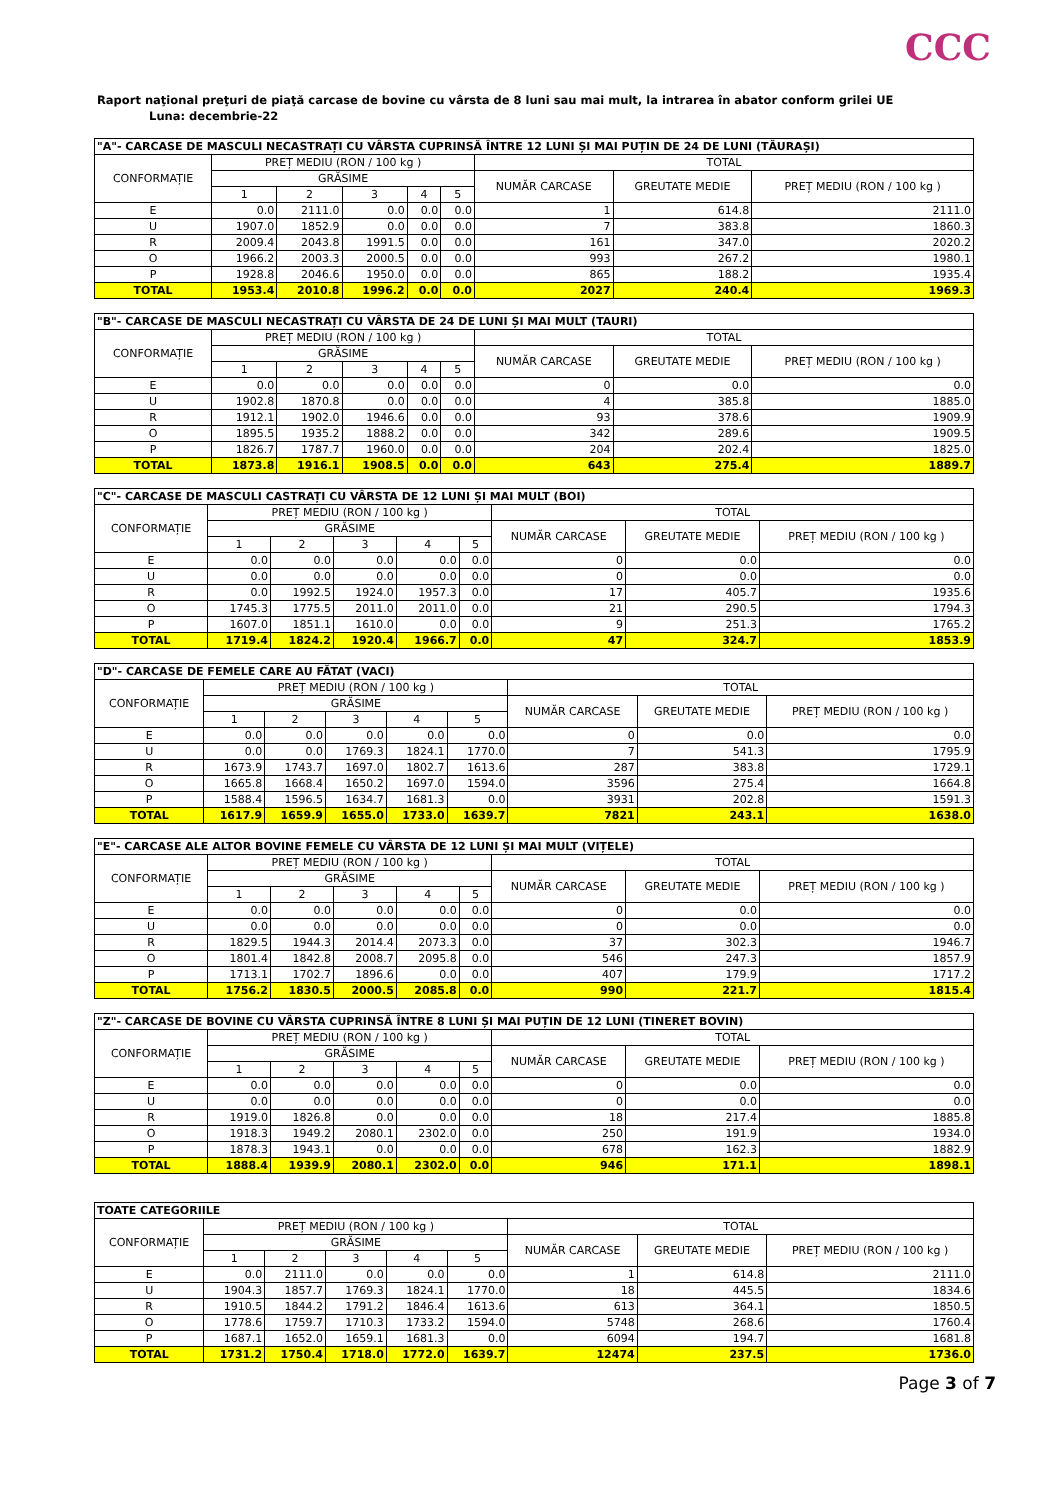CCC
Raport naţional preţuri de piaţă carcase de bovine cu vârsta de 8 luni sau mai mult, la intrarea în abator conform grilei UE
Luna: decembrie-22
| "A"- CARCASE DE MASCULI NECASTRAȚI CU VÂRSTA CUPRINSĂ ÎNTRE 12 LUNI ȘI MAI PUȚIN DE 24 DE LUNI (TĂURAȘI) | | | | | | | | |
| CONFORMAȚIE | PREȚ MEDIU (RON / 100 kg ) | | | | | TOTAL | | |
| | GRĂSIME | | | | | NUMĂR CARCASE | GREUTATE MEDIE | PREȚ MEDIU (RON / 100 kg ) |
| | 1 | 2 | 3 | 4 | 5 | | | |
| E | 0.0 | 2111.0 | 0.0 | 0.0 | 0.0 | 1 | 614.8 | 2111.0 |
| U | 1907.0 | 1852.9 | 0.0 | 0.0 | 0.0 | 7 | 383.8 | 1860.3 |
| R | 2009.4 | 2043.8 | 1991.5 | 0.0 | 0.0 | 161 | 347.0 | 2020.2 |
| O | 1966.2 | 2003.3 | 2000.5 | 0.0 | 0.0 | 993 | 267.2 | 1980.1 |
| P | 1928.8 | 2046.6 | 1950.0 | 0.0 | 0.0 | 865 | 188.2 | 1935.4 |
| TOTAL | 1953.4 | 2010.8 | 1996.2 | 0.0 | 0.0 | 2027 | 240.4 | 1969.3 |
| "B"- CARCASE DE MASCULI NECASTRAȚI CU VÂRSTA DE 24 DE LUNI ȘI MAI MULT (TAURI) | | | | | | | | |
| CONFORMAȚIE | PREȚ MEDIU (RON / 100 kg ) | | | | | TOTAL | | |
| | GRĂSIME | | | | | NUMĂR CARCASE | GREUTATE MEDIE | PREȚ MEDIU (RON / 100 kg ) |
| | 1 | 2 | 3 | 4 | 5 | | | |
| E | 0.0 | 0.0 | 0.0 | 0.0 | 0.0 | 0 | 0.0 | 0.0 |
| U | 1902.8 | 1870.8 | 0.0 | 0.0 | 0.0 | 4 | 385.8 | 1885.0 |
| R | 1912.1 | 1902.0 | 1946.6 | 0.0 | 0.0 | 93 | 378.6 | 1909.9 |
| O | 1895.5 | 1935.2 | 1888.2 | 0.0 | 0.0 | 342 | 289.6 | 1909.5 |
| P | 1826.7 | 1787.7 | 1960.0 | 0.0 | 0.0 | 204 | 202.4 | 1825.0 |
| TOTAL | 1873.8 | 1916.1 | 1908.5 | 0.0 | 0.0 | 643 | 275.4 | 1889.7 |
| "C"- CARCASE DE MASCULI CASTRAȚI CU VÂRSTA DE 12 LUNI ȘI MAI MULT (BOI) | | | | | | | | |
| CONFORMAȚIE | PREȚ MEDIU (RON / 100 kg ) | | | | | TOTAL | | |
| | GRĂSIME | | | | | NUMĂR CARCASE | GREUTATE MEDIE | PREȚ MEDIU (RON / 100 kg ) |
| | 1 | 2 | 3 | 4 | 5 | | | |
| E | 0.0 | 0.0 | 0.0 | 0.0 | 0.0 | 0 | 0.0 | 0.0 |
| U | 0.0 | 0.0 | 0.0 | 0.0 | 0.0 | 0 | 0.0 | 0.0 |
| R | 0.0 | 1992.5 | 1924.0 | 1957.3 | 0.0 | 17 | 405.7 | 1935.6 |
| O | 1745.3 | 1775.5 | 2011.0 | 2011.0 | 0.0 | 21 | 290.5 | 1794.3 |
| P | 1607.0 | 1851.1 | 1610.0 | 0.0 | 0.0 | 9 | 251.3 | 1765.2 |
| TOTAL | 1719.4 | 1824.2 | 1920.4 | 1966.7 | 0.0 | 47 | 324.7 | 1853.9 |
| "D"- CARCASE DE FEMELE CARE AU FĂTAT (VACI) | | | | | | | | |
| CONFORMAȚIE | PREȚ MEDIU (RON / 100 kg ) | | | | | TOTAL | | |
| | GRĂSIME | | | | | NUMĂR CARCASE | GREUTATE MEDIE | PREȚ MEDIU (RON / 100 kg ) |
| | 1 | 2 | 3 | 4 | 5 | | | |
| E | 0.0 | 0.0 | 0.0 | 0.0 | 0.0 | 0 | 0.0 | 0.0 |
| U | 0.0 | 0.0 | 1769.3 | 1824.1 | 1770.0 | 7 | 541.3 | 1795.9 |
| R | 1673.9 | 1743.7 | 1697.0 | 1802.7 | 1613.6 | 287 | 383.8 | 1729.1 |
| O | 1665.8 | 1668.4 | 1650.2 | 1697.0 | 1594.0 | 3596 | 275.4 | 1664.8 |
| P | 1588.4 | 1596.5 | 1634.7 | 1681.3 | 0.0 | 3931 | 202.8 | 1591.3 |
| TOTAL | 1617.9 | 1659.9 | 1655.0 | 1733.0 | 1639.7 | 7821 | 243.1 | 1638.0 |
| "E"- CARCASE ALE ALTOR BOVINE FEMELE CU VÂRSTA DE 12 LUNI ȘI MAI MULT (VIȚELE) | | | | | | | | |
| CONFORMAȚIE | PREȚ MEDIU (RON / 100 kg ) | | | | | TOTAL | | |
| | GRĂSIME | | | | | NUMĂR CARCASE | GREUTATE MEDIE | PREȚ MEDIU (RON / 100 kg ) |
| | 1 | 2 | 3 | 4 | 5 | | | |
| E | 0.0 | 0.0 | 0.0 | 0.0 | 0.0 | 0 | 0.0 | 0.0 |
| U | 0.0 | 0.0 | 0.0 | 0.0 | 0.0 | 0 | 0.0 | 0.0 |
| R | 1829.5 | 1944.3 | 2014.4 | 2073.3 | 0.0 | 37 | 302.3 | 1946.7 |
| O | 1801.4 | 1842.8 | 2008.7 | 2095.8 | 0.0 | 546 | 247.3 | 1857.9 |
| P | 1713.1 | 1702.7 | 1896.6 | 0.0 | 0.0 | 407 | 179.9 | 1717.2 |
| TOTAL | 1756.2 | 1830.5 | 2000.5 | 2085.8 | 0.0 | 990 | 221.7 | 1815.4 |
| "Z"- CARCASE DE BOVINE CU VÂRSTA CUPRINSĂ ÎNTRE 8 LUNI ȘI MAI PUȚIN DE 12 LUNI (TINERET BOVIN) | | | | | | | | |
| CONFORMAȚIE | PREȚ MEDIU (RON / 100 kg ) | | | | | TOTAL | | |
| | GRĂSIME | | | | | NUMĂR CARCASE | GREUTATE MEDIE | PREȚ MEDIU (RON / 100 kg ) |
| | 1 | 2 | 3 | 4 | 5 | | | |
| E | 0.0 | 0.0 | 0.0 | 0.0 | 0.0 | 0 | 0.0 | 0.0 |
| U | 0.0 | 0.0 | 0.0 | 0.0 | 0.0 | 0 | 0.0 | 0.0 |
| R | 1919.0 | 1826.8 | 0.0 | 0.0 | 0.0 | 18 | 217.4 | 1885.8 |
| O | 1918.3 | 1949.2 | 2080.1 | 2302.0 | 0.0 | 250 | 191.9 | 1934.0 |
| P | 1878.3 | 1943.1 | 0.0 | 0.0 | 0.0 | 678 | 162.3 | 1882.9 |
| TOTAL | 1888.4 | 1939.9 | 2080.1 | 2302.0 | 0.0 | 946 | 171.1 | 1898.1 |
| TOATE CATEGORIILE | | | | | | | | |
| CONFORMAȚIE | PREȚ MEDIU (RON / 100 kg ) | | | | | TOTAL | | |
| | GRĂSIME | | | | | NUMĂR CARCASE | GREUTATE MEDIE | PREȚ MEDIU (RON / 100 kg ) |
| | 1 | 2 | 3 | 4 | 5 | | | |
| E | 0.0 | 2111.0 | 0.0 | 0.0 | 0.0 | 1 | 614.8 | 2111.0 |
| U | 1904.3 | 1857.7 | 1769.3 | 1824.1 | 1770.0 | 18 | 445.5 | 1834.6 |
| R | 1910.5 | 1844.2 | 1791.2 | 1846.4 | 1613.6 | 613 | 364.1 | 1850.5 |
| O | 1778.6 | 1759.7 | 1710.3 | 1733.2 | 1594.0 | 5748 | 268.6 | 1760.4 |
| P | 1687.1 | 1652.0 | 1659.1 | 1681.3 | 0.0 | 6094 | 194.7 | 1681.8 |
| TOTAL | 1731.2 | 1750.4 | 1718.0 | 1772.0 | 1639.7 | 12474 | 237.5 | 1736.0 |
Page 3 of 7